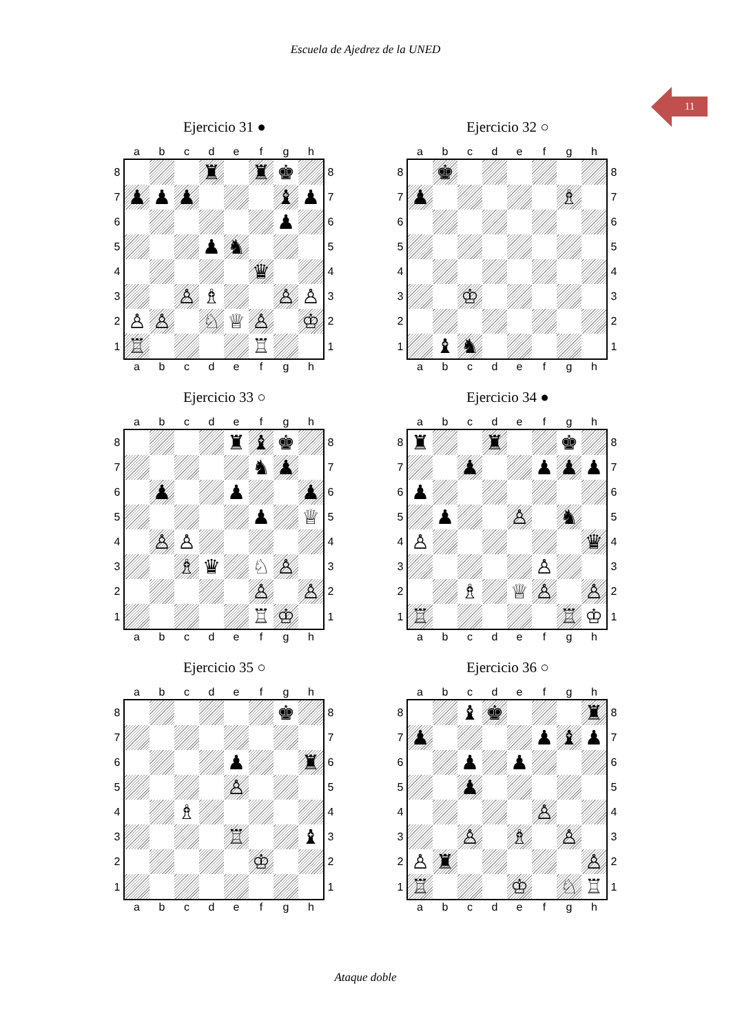Escuela de Ajedrez de la UNED
11
Ejercicio 31 ●
| | a | b | c | d | e | f | g | h | |
| 8 | | | | ♜ | | ♜ | ♚ | | 8 |
| 7 | ♟ | ♟ | ♟ | | | | ♝ | ♟ | 7 |
| 6 | | | | | | | ♟ | | 6 |
| 5 | | | | ♟ | ♞ | | | | 5 |
| 4 | | | | | | ♛ | | | 4 |
| 3 | | | ♙ | ♗ | | | ♙ | ♙ | 3 |
| 2 | ♙ | ♙ | | ♘ | ♕ | ♙ | | ♔ | 2 |
| 1 | ♖ | | | | | ♖ | | | 1 |
| | a | b | c | d | e | f | g | h | |
Ejercicio 32 ○
| | a | b | c | d | e | f | g | h | |
| 8 | | ♚ | | | | | | | 8 |
| 7 | ♟ | | | | | | ♗ | | 7 |
| 6 | | | | | | | | | 6 |
| 5 | | | | | | | | | 5 |
| 4 | | | | | | | | | 4 |
| 3 | | | ♔ | | | | | | 3 |
| 2 | | | | | | | | | 2 |
| 1 | | ♝ | ♞ | | | | | | 1 |
| | a | b | c | d | e | f | g | h | |
Ejercicio 33 ○
| | a | b | c | d | e | f | g | h | |
| 8 | | | | | ♜ | ♝ | ♚ | | 8 |
| 7 | | | | | | ♞ | ♟ | | 7 |
| 6 | | ♟ | | | ♟ | | | ♟ | 6 |
| 5 | | | | | | ♟ | | ♕ | 5 |
| 4 | | ♙ | ♙ | | | | | | 4 |
| 3 | | | ♗ | ♛ | | ♘ | ♙ | | 3 |
| 2 | | | | | | ♙ | | ♙ | 2 |
| 1 | | | | | | ♖ | ♔ | | 1 |
| | a | b | c | d | e | f | g | h | |
Ejercicio 34 ●
| | a | b | c | d | e | f | g | h | |
| 8 | ♜ | | | ♜ | | | ♚ | | 8 |
| 7 | | | ♟ | | | ♟ | ♟ | ♟ | 7 |
| 6 | ♟ | | | | | | | | 6 |
| 5 | | ♟ | | | ♙ | | ♞ | | 5 |
| 4 | ♙ | | | | | | | ♛ | 4 |
| 3 | | | | | | ♙ | | | 3 |
| 2 | | | ♗ | | ♕ | ♙ | | ♙ | 2 |
| 1 | ♖ | | | | | | ♖ | ♔ | 1 |
| | a | b | c | d | e | f | g | h | |
Ejercicio 35 ○
| | a | b | c | d | e | f | g | h | |
| 8 | | | | | | | ♚ | | 8 |
| 7 | | | | | | | | | 7 |
| 6 | | | | | ♟ | | | ♜ | 6 |
| 5 | | | | | ♙ | | | | 5 |
| 4 | | | ♗ | | | | | | 4 |
| 3 | | | | | ♖ | | | ♝ | 3 |
| 2 | | | | | | ♔ | | | 2 |
| 1 | | | | | | | | | 1 |
| | a | b | c | d | e | f | g | h | |
Ejercicio 36 ○
| | a | b | c | d | e | f | g | h | |
| 8 | | | ♝ | ♚ | | | | ♜ | 8 |
| 7 | ♟ | | | | | ♟ | ♝ | ♟ | 7 |
| 6 | | | ♟ | | ♟ | | | | 6 |
| 5 | | | ♟ | | | | | | 5 |
| 4 | | | | | | ♙ | | | 4 |
| 3 | | | ♙ | | ♗ | | ♙ | | 3 |
| 2 | ♙ | ♜ | | | | | | ♙ | 2 |
| 1 | ♖ | | | | ♔ | | ♘ | ♖ | 1 |
| | a | b | c | d | e | f | g | h | |
Ataque doble